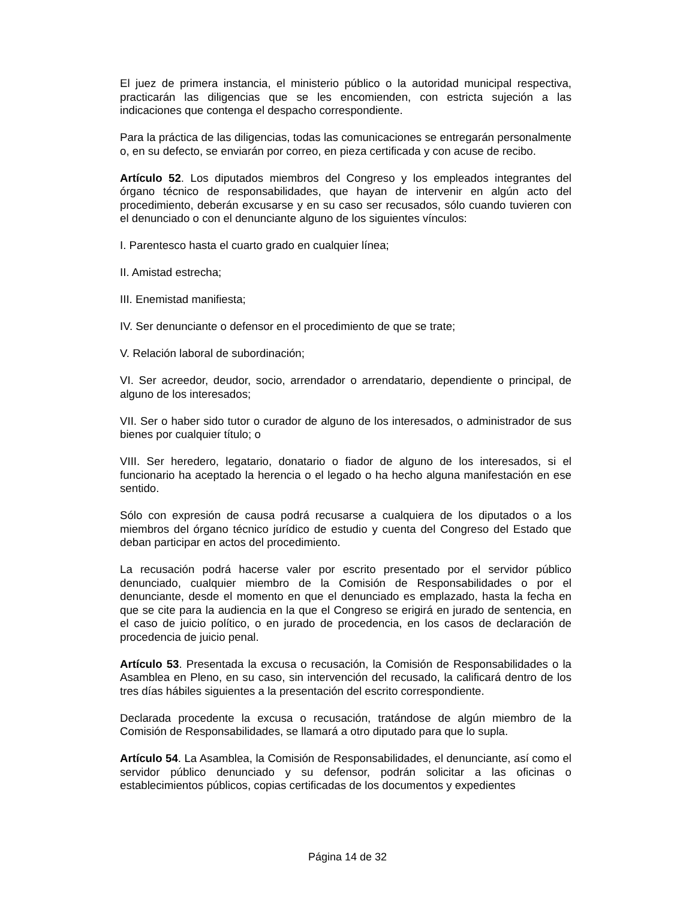El juez de primera instancia, el ministerio público o la autoridad municipal respectiva, practicarán las diligencias que se les encomienden, con estricta sujeción a las indicaciones que contenga el despacho correspondiente.
Para la práctica de las diligencias, todas las comunicaciones se entregarán personalmente o, en su defecto, se enviarán por correo, en pieza certificada y con acuse de recibo.
Artículo 52. Los diputados miembros del Congreso y los empleados integrantes del órgano técnico de responsabilidades, que hayan de intervenir en algún acto del procedimiento, deberán excusarse y en su caso ser recusados, sólo cuando tuvieren con el denunciado o con el denunciante alguno de los siguientes vínculos:
I. Parentesco hasta el cuarto grado en cualquier línea;
II. Amistad estrecha;
III. Enemistad manifiesta;
IV. Ser denunciante o defensor en el procedimiento de que se trate;
V. Relación laboral de subordinación;
VI. Ser acreedor, deudor, socio, arrendador o arrendatario, dependiente o principal, de alguno de los interesados;
VII. Ser o haber sido tutor o curador de alguno de los interesados, o administrador de sus bienes por cualquier título; o
VIII. Ser heredero, legatario, donatario o fiador de alguno de los interesados, si el funcionario ha aceptado la herencia o el legado o ha hecho alguna manifestación en ese sentido.
Sólo con expresión de causa podrá recusarse a cualquiera de los diputados o a los miembros del órgano técnico jurídico de estudio y cuenta del Congreso del Estado que deban participar en actos del procedimiento.
La recusación podrá hacerse valer por escrito presentado por el servidor público denunciado, cualquier miembro de la Comisión de Responsabilidades o por el denunciante, desde el momento en que el denunciado es emplazado, hasta la fecha en que se cite para la audiencia en la que el Congreso se erigirá en jurado de sentencia, en el caso de juicio político, o en jurado de procedencia, en los casos de declaración de procedencia de juicio penal.
Artículo 53. Presentada la excusa o recusación, la Comisión de Responsabilidades o la Asamblea en Pleno, en su caso, sin intervención del recusado, la calificará dentro de los tres días hábiles siguientes a la presentación del escrito correspondiente.
Declarada procedente la excusa o recusación, tratándose de algún miembro de la Comisión de Responsabilidades, se llamará a otro diputado para que lo supla.
Artículo 54. La Asamblea, la Comisión de Responsabilidades, el denunciante, así como el servidor público denunciado y su defensor, podrán solicitar a las oficinas o establecimientos públicos, copias certificadas de los documentos y expedientes
Página 14 de 32